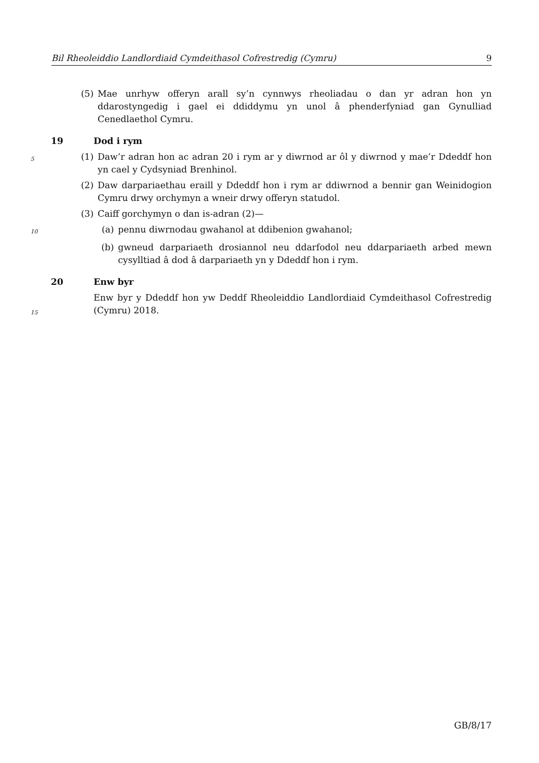Bil Rheoleiddio Landlordiaid Cymdeithasol Cofrestredig (Cymru) 9
(5) Mae unrhyw offeryn arall sy’n cynnwys rheoliadau o dan yr adran hon yn ddarostyngedig i gael ei ddiddymu yn unol â phenderfyniad gan Gynulliad Cenedlaethol Cymru.
19 Dod i rym
5 (1) Daw’r adran hon ac adran 20 i rym ar y diwrnod ar ôl y diwrnod y mae’r Ddeddf hon yn cael y Cydsyniad Brenhinol.
(2) Daw darpariaethau eraill y Ddeddf hon i rym ar ddiwrnod a bennir gan Weinidogion Cymru drwy orchymyn a wneir drwy offeryn statudol.
(3) Caiff gorchymyn o dan is-adran (2)—
10 (a) pennu diwrnodau gwahanol at ddibenion gwahanol;
(b) gwneud darpariaeth drosiannol neu ddarfodol neu ddarpariaeth arbed mewn cysylltiad â dod â darpariaeth yn y Ddeddf hon i rym.
20 Enw byr
15 Enw byr y Ddeddf hon yw Deddf Rheoleiddio Landlordiaid Cymdeithasol Cofrestredig (Cymru) 2018.
GB/8/17